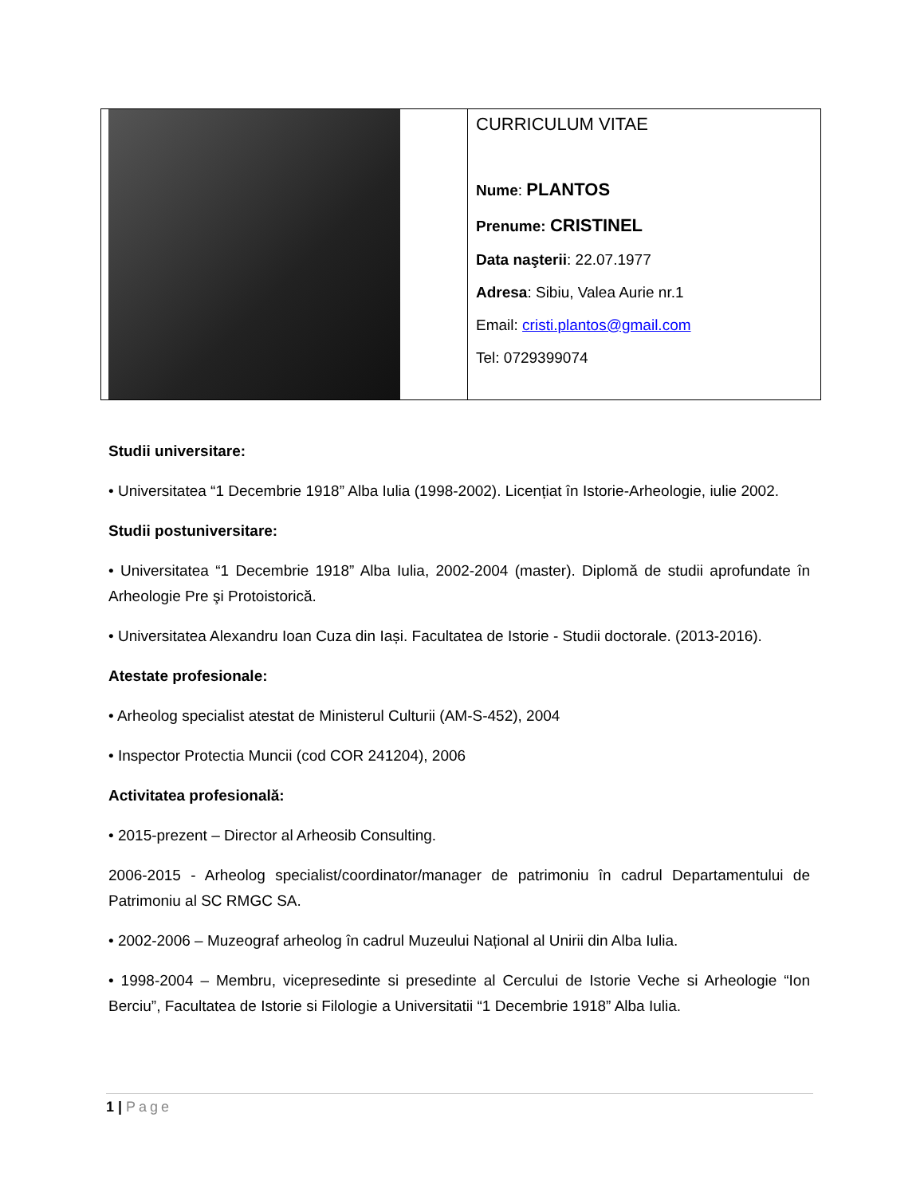CURRICULUM VITAE
Nume: PLANTOS
Prenume: CRISTINEL
Data naşterii: 22.07.1977
Adresa: Sibiu, Valea Aurie nr.1
Email: cristi.plantos@gmail.com
Tel: 0729399074
Studii universitare:
• Universitatea “1 Decembrie 1918” Alba Iulia (1998-2002). Licențiat în Istorie-Arheologie, iulie 2002.
Studii postuniversitare:
• Universitatea “1 Decembrie 1918” Alba Iulia, 2002-2004 (master). Diplomă de studii aprofundate în Arheologie Pre şi Protoistorică.
• Universitatea Alexandru Ioan Cuza din Iași. Facultatea de Istorie - Studii doctorale. (2013-2016).
Atestate profesionale:
• Arheolog specialist atestat de Ministerul Culturii (AM-S-452), 2004
• Inspector Protectia Muncii (cod COR 241204), 2006
Activitatea profesională:
• 2015-prezent – Director al Arheosib Consulting.
2006-2015 - Arheolog specialist/coordinator/manager de patrimoniu în cadrul Departamentului de Patrimoniu al SC RMGC SA.
• 2002-2006 – Muzeograf arheolog în cadrul Muzeului Național al Unirii din Alba Iulia.
• 1998-2004 – Membru, vicepresedinte si presedinte al Cercului de Istorie Veche si Arheologie “Ion Berciu”, Facultatea de Istorie si Filologie a Universitatii “1 Decembrie 1918” Alba Iulia.
1 | Page